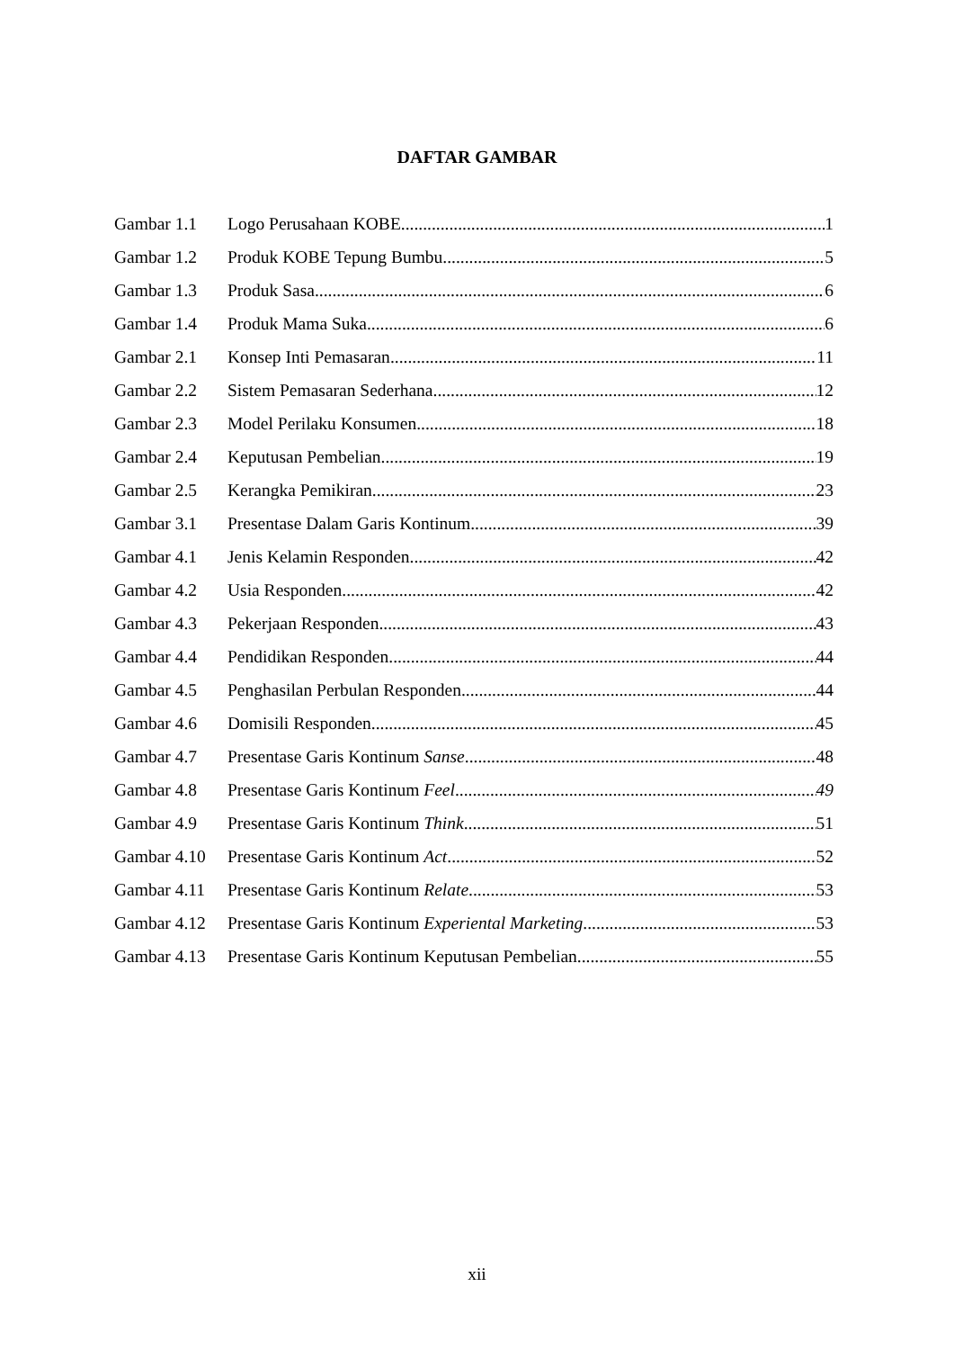DAFTAR GAMBAR
Gambar 1.1 Logo Perusahaan KOBE 1
Gambar 1.2 Produk KOBE Tepung Bumbu 5
Gambar 1.3 Produk Sasa 6
Gambar 1.4 Produk Mama Suka 6
Gambar 2.1 Konsep Inti Pemasaran 11
Gambar 2.2 Sistem Pemasaran Sederhana 12
Gambar 2.3 Model Perilaku Konsumen 18
Gambar 2.4 Keputusan Pembelian.. 19
Gambar 2.5 Kerangka Pemikiran 23
Gambar 3.1 Presentase Dalam Garis Kontinum 39
Gambar 4.1 Jenis Kelamin Responden 42
Gambar 4.2 Usia Responden 42
Gambar 4.3 Pekerjaan Responden 43
Gambar 4.4 Pendidikan Responden 44
Gambar 4.5 Penghasilan Perbulan Responden.. 44
Gambar 4.6 Domisili Responden.. 45
Gambar 4.7 Presentase Garis Kontinum Sanse.. 48
Gambar 4.8 Presentase Garis Kontinum Feel.. 49
Gambar 4.9 Presentase Garis Kontinum Think.. 51
Gambar 4.10 Presentase Garis Kontinum Act.. 52
Gambar 4.11 Presentase Garis Kontinum Relate.. 53
Gambar 4.12 Presentase Garis Kontinum Experiental Marketing.. 53
Gambar 4.13 Presentase Garis Kontinum Keputusan Pembelian.. 55
xii